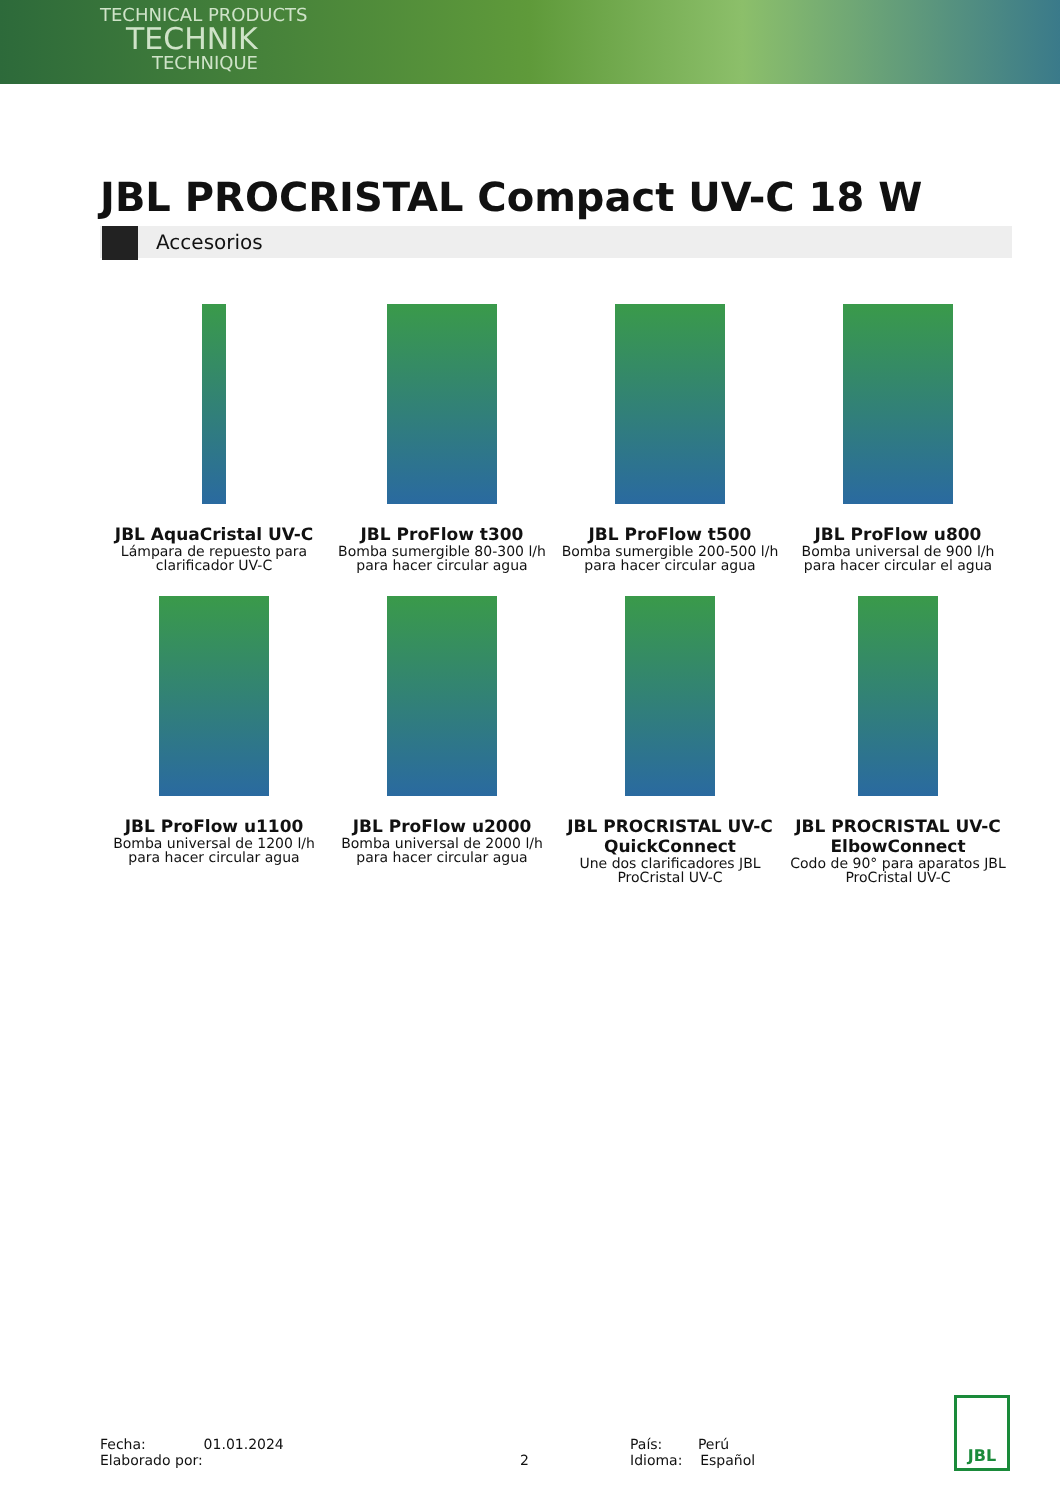TECHNICAL PRODUCTS
TECHNIK
TECHNIQUE
JBL PROCRISTAL Compact UV-C 18 W
Accesorios
JBL AquaCristal UV-C
Lámpara de repuesto para clarificador UV-C
JBL ProFlow t300
Bomba sumergible 80-300 l/h para hacer circular agua
JBL ProFlow t500
Bomba sumergible 200-500 l/h para hacer circular agua
JBL ProFlow u800
Bomba universal de 900 l/h para hacer circular el agua
JBL ProFlow u1100
Bomba universal de 1200 l/h para hacer circular agua
JBL ProFlow u2000
Bomba universal de 2000 l/h para hacer circular agua
JBL PROCRISTAL UV-C QuickConnect
Une dos clarificadores JBL ProCristal UV-C
JBL PROCRISTAL UV-C ElbowConnect
Codo de 90° para aparatos JBL ProCristal UV-C
Fecha: 01.01.2024
Elaborado por:
2 País: Perú
Idioma: Español
JBL